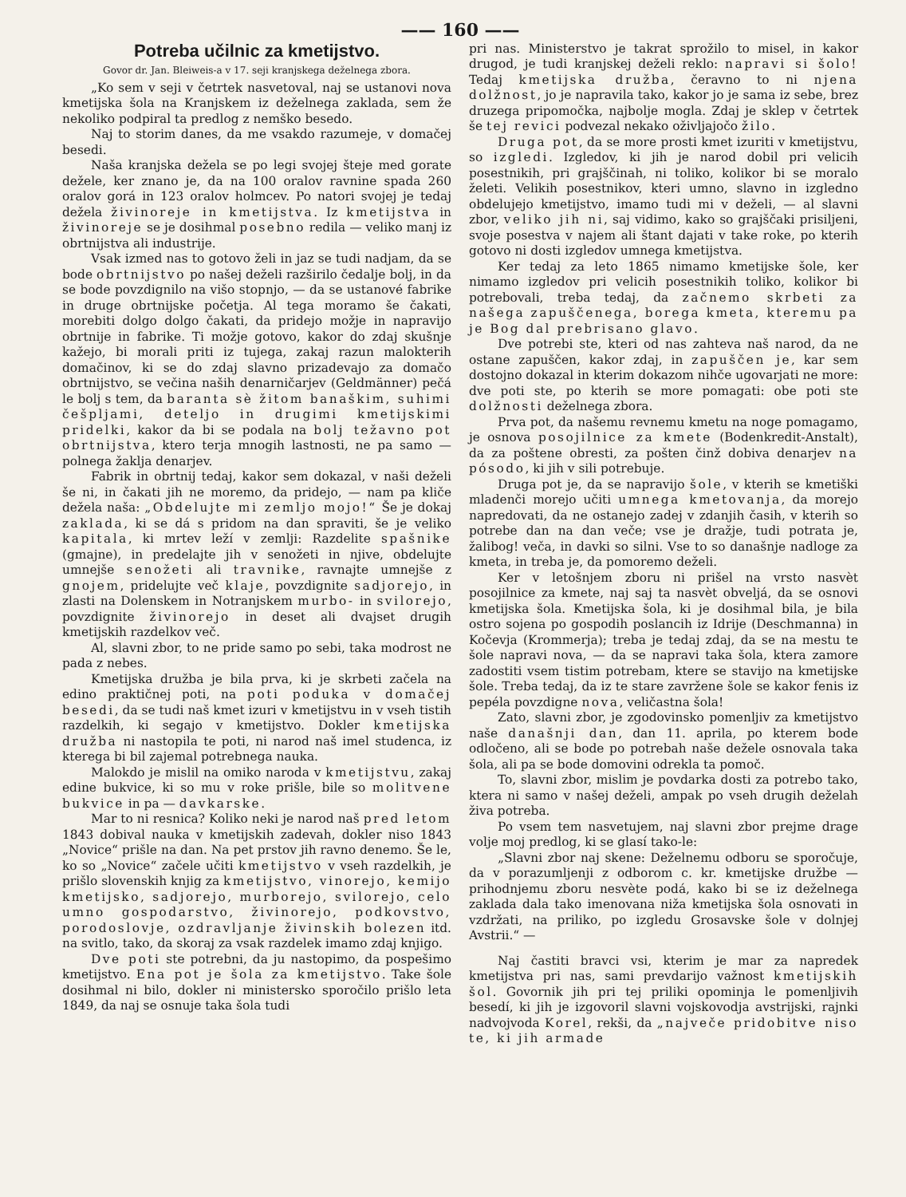—— 160 ——
Potreba učilnic za kmetijstvo.
Govor dr. Jan. Bleiweis-a v 17. seji kranjskega deželnega zbora.
„Ko sem v seji v četrtek nasvetoval, naj se ustanovi nova kmetijska šola na Kranjskem iz deželnega zaklada, sem že nekoliko podpiral ta predlog z nemško besedo.
Naj to storim danes, da me vsakdo razumeje, v domačej besedi.
Naša kranjska dežela se po legi svojej šteje med gorate dežele, ker znano je, da na 100 oralov ravnine spada 260 oralov gorá in 123 oralov holmcev. Po natori svojej je tedaj dežela živinoreje in kmetijstva. Iz kmetijstva in živinoreje se je dosihmal posebno redila — veliko manj iz obrtnijstva ali industrije.
Vsak izmed nas to gotovo želi in jaz se tudi nadjam, da se bode obrtnijstvo po našej deželi razširilo čedalje bolj, in da se bode povzdignilo na višo stopnjo, — da se ustanové fabrike in druge obrtnijske početja. Al tega moramo še čakati, morebiti dolgo dolgo čakati, da pridejo možje in napravijo obrtnije in fabrike. Ti možje gotovo, kakor do zdaj skušnje kažejo, bi morali priti iz tujega, zakaj razun malokterih domačinov, ki se do zdaj slavno prizadevajo za domačo obrtnijstvo, se večina naših denarničarjev (Geldmänner) pečá le bolj s tem, da baranta sè žitom banaškim, suhimi češpljami, deteljo in drugimi kmetijskimi pridelki, kakor da bi se podala na bolj težavno pot obrtnijstva, ktero terja mnogih lastnosti, ne pa samo — polnega žaklja denarjev.
Fabrik in obrtnij tedaj, kakor sem dokazal, v naši deželi še ni, in čakati jih ne moremo, da pridejo, — nam pa kliče dežela naša: „Obdelujte mi zemljo mojo!“ Še je dokaj zaklada, ki se dá s pridom na dan spraviti, še je veliko kapitala, ki mrtev leží v zemlji: Razdelite spašnike (gmajne), in predelajte jih v senožeti in njive, obdelujte umnejše senožeti ali travnike, ravnajte umnejše z gnojem, pridelujte več klaje, povzdignite sadjorejo, in zlasti na Dolenskem in Notranjskem murbo- in svilorejo, povzdignite živinorejo in deset ali dvajset drugih kmetijskih razdelkov več.
Al, slavni zbor, to ne pride samo po sebi, taka modrost ne pada z nebes.
Kmetijska družba je bila prva, ki je skrbeti začela na edino praktičnej poti, na poti poduka v domačej besedi, da se tudi naš kmet izuri v kmetijstvu in v vseh tistih razdelkih, ki segajo v kmetijstvo. Dokler kmetijska družba ni nastopila te poti, ni narod naš imel studenca, iz kterega bi bil zajemal potrebnega nauka.
Malokdo je mislil na omiko naroda v kmetijstvu, zakaj edine bukvice, ki so mu v roke prišle, bile so molitvene bukvice in pa — davkarske.
Mar to ni resnica? Koliko neki je narod naš pred letom 1843 dobival nauka v kmetijskih zadevah, dokler niso 1843 „Novice“ prišle na dan. Na pet prstov jih ravno denemo. Še le, ko so „Novice“ začele učiti kmetijstvo v vseh razdelkih, je prišlo slovenskih knjig za kmetijstvo, vinorejo, kemijo kmetijsko, sadjorejo, murborejo, svilorejo, celo umno gospodarstvo, živinorejo, podkovstvo, porodoslovje, ozdravljanje živinskih bolezen itd. na svitlo, tako, da skoraj za vsak razdelek imamo zdaj knjigo.
Dve poti ste potrebni, da ju nastopimo, da pospešimo kmetijstvo. Ena pot je šola za kmetijstvo. Take šole dosihmal ni bilo, dokler ni ministersko sporočilo prišlo leta 1849, da naj se osnuje taka šola tudi
pri nas. Ministerstvo je takrat sprožilo to misel, in kakor drugod, je tudi kranjskej deželi reklo: napravi si šolo! Tedaj kmetijska družba, čeravno to ni njena dolžnost, jo je napravila tako, kakor jo je sama iz sebe, brez druzega pripomočka, najbolje mogla. Zdaj je sklep v četrtek še tej revici podvezal nekako oživljajočo žilo.
Druga pot, da se more prosti kmet izuriti v kmetijstvu, so izgledi. Izgledov, ki jih je narod dobil pri velicih posestnikih, pri grajščinah, ni toliko, kolikor bi se moralo želeti. Velikih posestnikov, kteri umno, slavno in izgledno obdelujejo kmetijstvo, imamo tudi mi v deželi, — al slavni zbor, veliko jih ni, saj vidimo, kako so grajščaki prisiljeni, svoje posestva v najem ali štant dajati v take roke, po kterih gotovo ni dosti izgledov umnega kmetijstva.
Ker tedaj za leto 1865 nimamo kmetijske šole, ker nimamo izgledov pri velicih posestnikih toliko, kolikor bi potrebovali, treba tedaj, da začnemo skrbeti za našega zapuščenega, borega kmeta, kteremu pa je Bog dal prebrisano glavo.
Dve potrebi ste, kteri od nas zahteva naš narod, da ne ostane zapuščen, kakor zdaj, in zapuščen je, kar sem dostojno dokazal in kterim dokazom nihče ugovarjati ne more: dve poti ste, po kterih se more pomagati: obe poti ste dolžnosti deželnega zbora.
Prva pot, da našemu revnemu kmetu na noge pomagamo, je osnova posojilnice za kmete (Bodenkredit-Anstalt), da za poštene obresti, za pošten činž dobiva denarjev na pósodo, ki jih v sili potrebuje.
Druga pot je, da se napravijo šole, v kterih se kmetiški mladenči morejo učiti umnega kmetovanja, da morejo napredovati, da ne ostanejo zadej v zdanjih časih, v kterih so potrebe dan na dan veče; vse je dražje, tudi potrata je, žalibog! veča, in davki so silni. Vse to so današnje nadloge za kmeta, in treba je, da pomoremo deželi.
Ker v letošnjem zboru ni prišel na vrsto nasvèt posojilnice za kmete, naj saj ta nasvèt obveljá, da se osnovi kmetijska šola. Kmetijska šola, ki je dosihmal bila, je bila ostro sojena po gospodih poslancih iz Idrije (Deschmanna) in Kočevja (Krommerja); treba je tedaj zdaj, da se na mestu te šole napravi nova, — da se napravi taka šola, ktera zamore zadostiti vsem tistim potrebam, ktere se stavijo na kmetijske šole. Treba tedaj, da iz te stare zavržene šole se kakor fenis iz pepéla povzdigne nova, veličastna šola!
Zato, slavni zbor, je zgodovinsko pomenljiv za kmetijstvo naše današnji dan, dan 11. aprila, po kterem bode odločeno, ali se bode po potrebah naše dežele osnovala taka šola, ali pa se bode domovini odrekla ta pomoč.
To, slavni zbor, mislim je povdarka dosti za potrebo tako, ktera ni samo v našej deželi, ampak po vseh drugih deželah živa potreba.
Po vsem tem nasvetujem, naj slavni zbor prejme drage volje moj predlog, ki se glasí tako-le:
„Slavni zbor naj skene: Deželnemu odboru se sporočuje, da v porazumljenji z odborom c. kr. kmetijske družbe — prihodnjemu zboru nesvète podá, kako bi se iz deželnega zaklada dala tako imenovana niža kmetijska šola osnovati in vzdržati, na priliko, po izgledu Grosavske šole v dolnjej Avstrii.“ —
Naj častiti bravci vsi, kterim je mar za napredek kmetijstva pri nas, sami prevdarijo važnost kmetijskih šol. Govornik jih pri tej priliki opominja le pomenljivih besedí, ki jih je izgovoril slavni vojskovodja avstrijski, rajnki nadvojvoda Korel, rekši, da „največe pridobitve niso te, ki jih armade